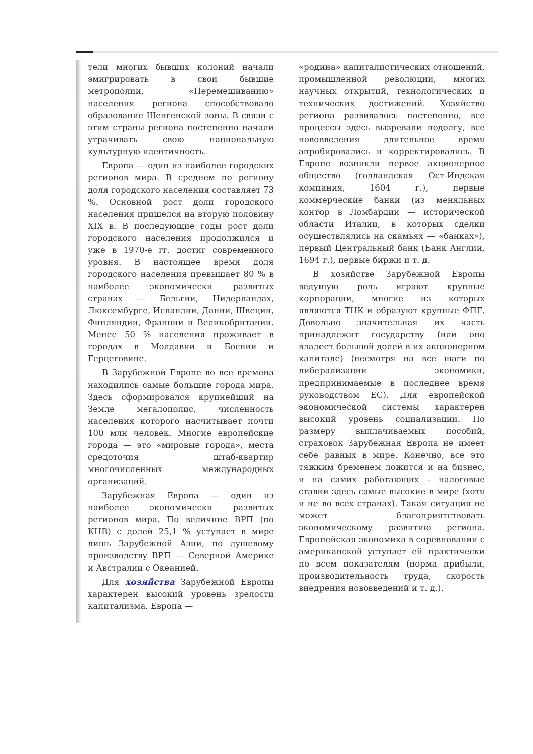тели многих бывших колоний начали эмигрировать в свои бывшие метрополии. «Перемешиванию» населения региона способствовало образование Шенгенской зоны. В связи с этим страны региона постепенно начали утрачивать свою национальную культурную идентичность.
Европа — один из наиболее городских регионов мира. В среднем по региону доля городского населения составляет 73 %. Основной рост доли городского населения пришелся на вторую половину XIX в. В последующие годы рост доли городского населения продолжился и уже в 1970-е гг. достиг современного уровня. В настоящее время доля городского населения превышает 80 % в наиболее экономически развитых странах — Бельгии, Нидерландах, Люксембурге, Исландии, Дании, Швеции, Финляндии, Франции и Великобритании. Менее 50 % населения проживает в городах в Молдавии и Боснии и Герцеговине.
В Зарубежной Европе во все времена находились самые большие города мира. Здесь сформировался крупнейший на Земле мегалополис, численность населения которого насчитывает почти 100 млн человек. Многие европейские города — это «мировые города», места средоточия штаб-квартир многочисленных международных организаций.
Зарубежная Европа — один из наиболее экономически развитых регионов мира. По величине ВРП (по КНВ) с долей 25,1 % уступает в мире лишь Зарубежной Азии, по душевому производству ВРП — Северной Америке и Австралии с Океанией.
Для хозяйства Зарубежной Европы характерен высокий уровень зрелости капитализма. Европа —
«родина» капиталистических отношений, промышленной революции, многих научных открытий, технологических и технических достижений. Хозяйство региона развивалось постепенно, все процессы здесь вызревали подолгу, все нововведения длительное время апробировались и корректировались. В Европе возникли первое акционерное общество (голландская Ост-Индская компания, 1604 г.), первые коммерческие банки (из меняльных контор в Ломбардии — исторической области Италии, в которых сделки осуществлялись на скамьях — «банках»), первый Центральный банк (Банк Англии, 1694 г.), первые биржи и т. д.
В хозяйстве Зарубежной Европы ведущую роль играют крупные корпорации, многие из которых являются ТНК и образуют крупные ФПГ. Довольно значительная их часть принадлежит государству (или оно владеет большой долей в их акционерном капитале) (несмотря на все шаги по либерализации экономики, предпринимаемые в последнее время руководством ЕС). Для европейской экономической системы характерен высокий уровень социализации. По размеру выплачиваемых пособий, страховок Зарубежная Европа не имеет себе равных в мире. Конечно, все это тяжким бременем ложится и на бизнес, и на самих работающих – налоговые ставки здесь самые высокие в мире (хотя и не во всех странах). Такая ситуация не может благоприятствовать экономическому развитию региона. Европейская экономика в соревновании с американской уступает ей практически по всем показателям (норма прибыли, производительность труда, скорость внедрения нововведений и т. д.).